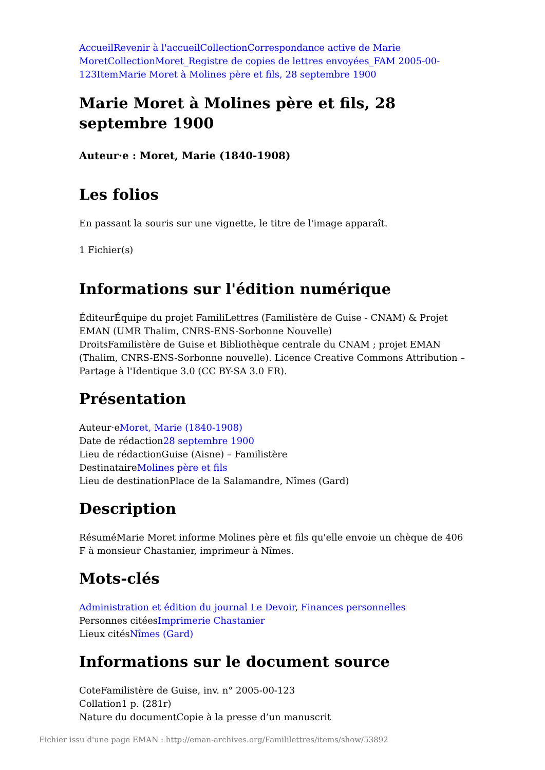Accueil Revenir à l'accueil Collection Correspondance active de Marie Moret Collection Moret_Registre de copies de lettres envoyées_FAM 2005-00-123 Item Marie Moret à Molines père et fils, 28 septembre 1900
Marie Moret à Molines père et fils, 28 septembre 1900
Auteur·e : Moret, Marie (1840-1908)
Les folios
En passant la souris sur une vignette, le titre de l'image apparaît.
1 Fichier(s)
Informations sur l'édition numérique
ÉditeurÉquipe du projet FamiliLettres (Familistère de Guise - CNAM) & Projet EMAN (UMR Thalim, CNRS-ENS-Sorbonne Nouvelle)
DroitsFamilistère de Guise et Bibliothèque centrale du CNAM ; projet EMAN (Thalim, CNRS-ENS-Sorbonne nouvelle). Licence Creative Commons Attribution – Partage à l'Identique 3.0 (CC BY-SA 3.0 FR).
Présentation
Auteur·eMoret, Marie (1840-1908)
Date de rédaction28 septembre 1900
Lieu de rédactionGuise (Aisne) – Familistère
DestinataireMolines père et fils
Lieu de destinationPlace de la Salamandre, Nîmes (Gard)
Description
RésuméMarie Moret informe Molines père et fils qu'elle envoie un chèque de 406 F à monsieur Chastanier, imprimeur à Nîmes.
Mots-clés
Administration et édition du journal Le Devoir, Finances personnelles
Personnes citéesImprimerie Chastanier
Lieux citésNîmes (Gard)
Informations sur le document source
CoteFamilistère de Guise, inv. n° 2005-00-123
Collation1 p. (281r)
Nature du documentCopie à la presse d’un manuscrit
Fichier issu d'une page EMAN : http://eman-archives.org/Famililettres/items/show/53892